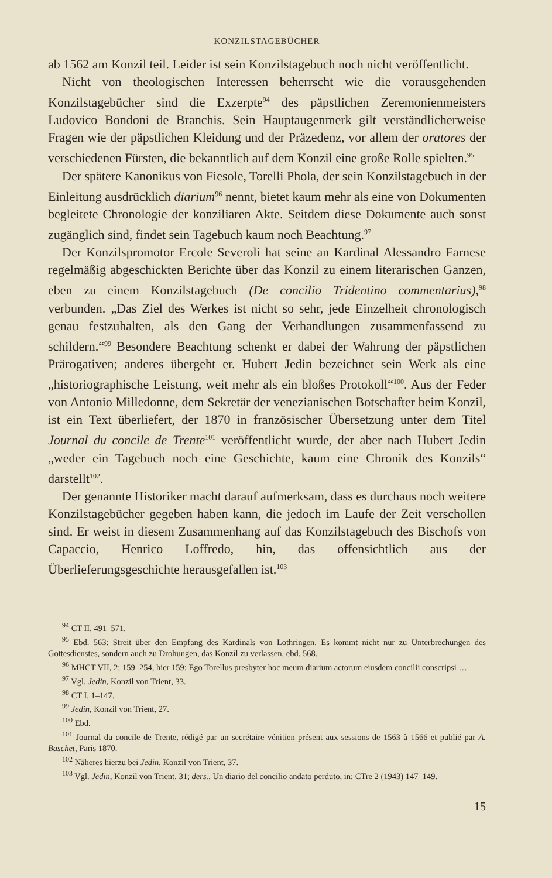KONZILSTAGEBÜCHER
ab 1562 am Konzil teil. Leider ist sein Konzilstagebuch noch nicht veröffentlicht.
Nicht von theologischen Interessen beherrscht wie die vorausgehenden Konzilstagebücher sind die Exzerpte<sup>94</sup> des päpstlichen Zeremonienmeisters Ludovico Bondoni de Branchis. Sein Hauptaugenmerk gilt verständlicherweise Fragen wie der päpstlichen Kleidung und der Präzedenz, vor allem der oratores der verschiedenen Fürsten, die bekanntlich auf dem Konzil eine große Rolle spielten.<sup>95</sup>
Der spätere Kanonikus von Fiesole, Torelli Phola, der sein Konzilstagebuch in der Einleitung ausdrücklich diarium<sup>96</sup> nennt, bietet kaum mehr als eine von Dokumenten begleitete Chronologie der konziliaren Akte. Seitdem diese Dokumente auch sonst zugänglich sind, findet sein Tagebuch kaum noch Beachtung.<sup>97</sup>
Der Konzilspromotor Ercole Severoli hat seine an Kardinal Alessandro Farnese regelmäßig abgeschickten Berichte über das Konzil zu einem literarischen Ganzen, eben zu einem Konzilstagebuch (De concilio Tridentino commentarius),<sup>98</sup> verbunden. „Das Ziel des Werkes ist nicht so sehr, jede Einzelheit chronologisch genau festzuhalten, als den Gang der Verhandlungen zusammenfassend zu schildern.“<sup>99</sup> Besondere Beachtung schenkt er dabei der Wahrung der päpstlichen Prärogativen; anderes übergeht er. Hubert Jedin bezeichnet sein Werk als eine „historiographische Leistung, weit mehr als ein bloßes Protokoll“<sup>100</sup>. Aus der Feder von Antonio Milledonne, dem Sekretär der venezianischen Botschafter beim Konzil, ist ein Text überliefert, der 1870 in französischer Übersetzung unter dem Titel Journal du concile de Trente<sup>101</sup> veröffentlicht wurde, der aber nach Hubert Jedin „weder ein Tagebuch noch eine Geschichte, kaum eine Chronik des Konzils“ darstellt<sup>102</sup>.
Der genannte Historiker macht darauf aufmerksam, dass es durchaus noch weitere Konzilstagebücher gegeben haben kann, die jedoch im Laufe der Zeit verschollen sind. Er weist in diesem Zusammenhang auf das Konzilstagebuch des Bischofs von Capaccio, Henrico Loffredo, hin, das offensichtlich aus der Überlieferungsgeschichte herausgefallen ist.<sup>103</sup>
<sup>94</sup> CT II, 491–571.
<sup>95</sup> Ebd. 563: Streit über den Empfang des Kardinals von Lothringen. Es kommt nicht nur zu Unterbrechungen des Gottesdienstes, sondern auch zu Drohungen, das Konzil zu verlassen, ebd. 568.
<sup>96</sup> MHCT VII, 2; 159–254, hier 159: Ego Torellus presbyter hoc meum diarium actorum eiusdem concilii conscripsi …
<sup>97</sup> Vgl. Jedin, Konzil von Trient, 33.
<sup>98</sup> CT I, 1–147.
<sup>99</sup> Jedin, Konzil von Trient, 27.
<sup>100</sup> Ebd.
<sup>101</sup> Journal du concile de Trente, rédigé par un secrétaire vénitien présent aux sessions de 1563 à 1566 et publié par A. Baschet, Paris 1870.
<sup>102</sup> Näheres hierzu bei Jedin, Konzil von Trient, 37.
<sup>103</sup> Vgl. Jedin, Konzil von Trient, 31; ders., Un diario del concilio andato perduto, in: CTre 2 (1943) 147–149.
15